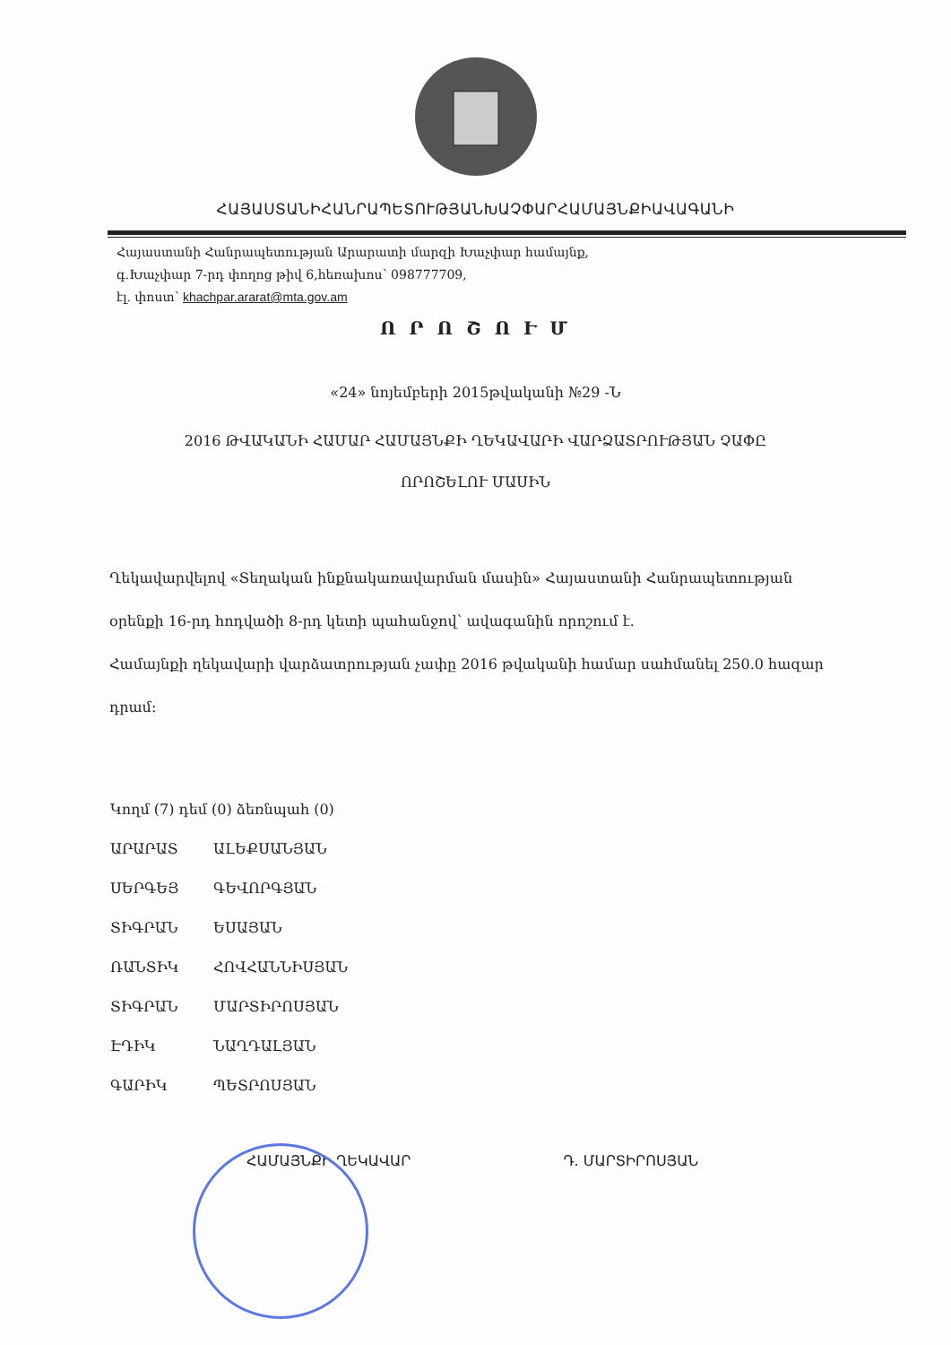ՀԱՅԱՍՏԱՆԻՀԱՆՐԱՊԵՏՈՒԹՅԱՆԽԱՉՓԱՐՀԱՄԱՅՆՔԻԱՎԱԳԱՆԻ
Հայաստանի Հանրապետության Արարատի մարզի Խաչփար համայնք,
գ.Խաչփար 7-րդ փողոց թիվ 6,հեռախոս՝ 098777709,
էլ. փոստ՝ khachpar.ararat@mta.gov.am
Ո Ր Ո Շ Ո Ւ Մ
«24» նոյեմբերի 2015թվականի №29 -Ն
2016 ԹՎԱԿԱՆԻ ՀԱՄԱՐ ՀԱՄԱՅՆՔԻ ՂԵԿԱՎԱՐԻ ՎԱՐՁԱՏՐՈՒԹՅԱՆ ՉԱՓԸ
ՈՐՈՇԵԼՈՒ ՄԱՍԻՆ
Ղեկավարվելով «Տեղական ինքնակառավարման մասին» Հայաստանի Հանրապետության օրենքի 16-րդ հոդվածի 8-րդ կետի պահանջով՝ ավագանին որոշում է.
Համայնքի ղեկավարի վարձատրության չափը 2016 թվականի համար սահմանել 250.0 հազար դրամ:
Կողմ (7) դեմ (0) ձեռնպահ (0)
ԱՐԱՐԱՏ ԱԼԵՔՍԱՆՅԱՆ
ՍԵՐԳԵՅ ԳԵՎՈՐԳՅԱՆ
ՏԻԳՐԱՆ ԵՍԱՅԱՆ
ՌԱՆՏԻԿ ՀՈՎՀԱՆՆԻՍՅԱՆ
ՏԻԳՐԱՆ ՄԱՐՏԻՐՈՍՅԱՆ
ԷԴԻԿ ՆԱՂԴԱԼՅԱՆ
ԳԱՐԻԿ ՊԵՏՐՈՍՅԱՆ
ՀԱՄԱՅՆՔԻ ՂԵԿԱՎԱՐ Դ. ՄԱՐՏԻՐՈՍՅԱՆ